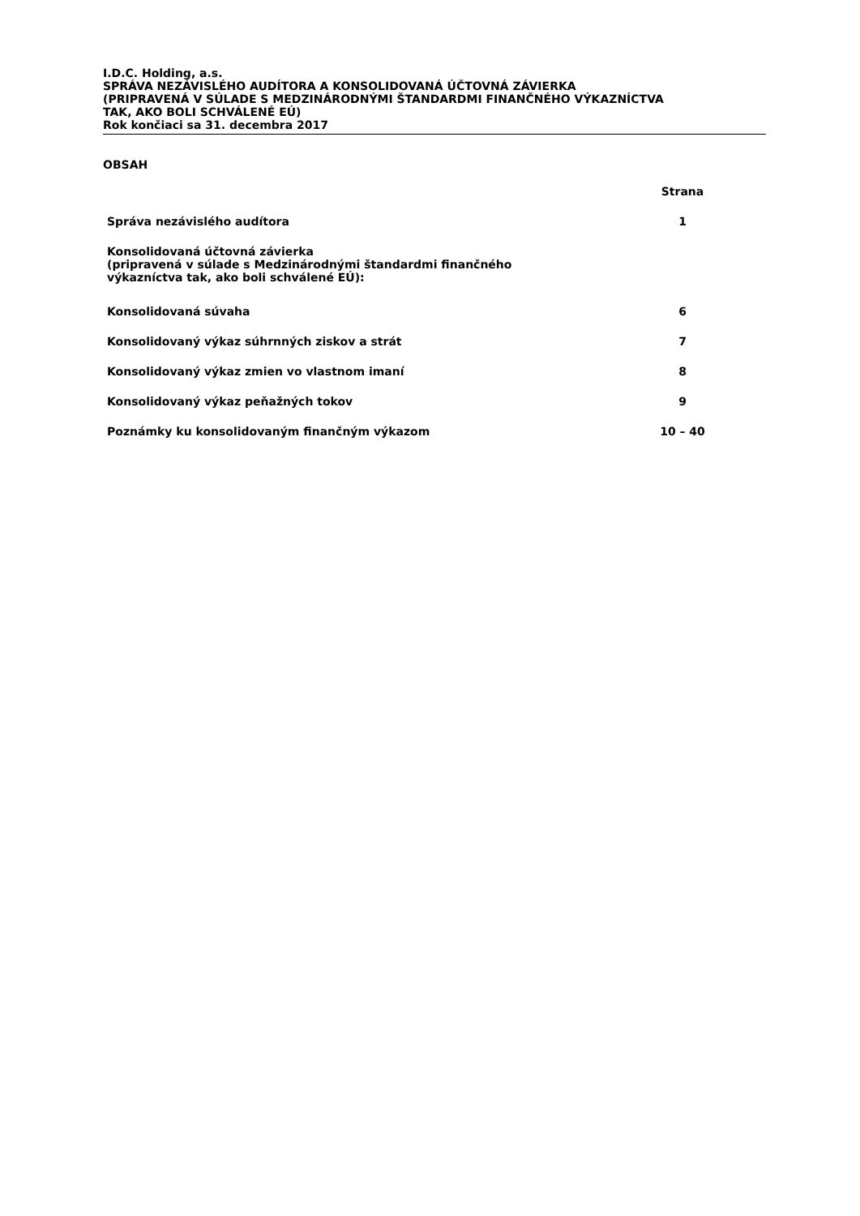I.D.C. Holding, a.s.
SPRÁVA NEZÁVISLÉHO AUDÍTORA A KONSOLIDOVANÁ ÚČTOVNÁ ZÁVIERKA
(PRIPRAVENÁ V SÚLADE S MEDZINÁRODNÝMI ŠTANDARDMI FINANČNÉHO VÝKAZNÍCTVA
TAK, AKO BOLI SCHVÁLENÉ EÚ)
Rok končiaci sa 31. decembra 2017
OBSAH
| | Strana |
| --- | --- |
| Správa nezávislého audítora | 1 |
| Konsolidovaná účtovná závierka (pripravená v súlade s Medzinárodnými štandardmi finančného výkazníctva tak, ako boli schválené EÚ): | |
| Konsolidovaná súvaha | 6 |
| Konsolidovaný výkaz súhrnných ziskov a strát | 7 |
| Konsolidovaný výkaz zmien vo vlastnom imaní | 8 |
| Konsolidovaný výkaz peňažných tokov | 9 |
| Poznámky ku konsolidovaným finančným výkazom | 10 – 40 |